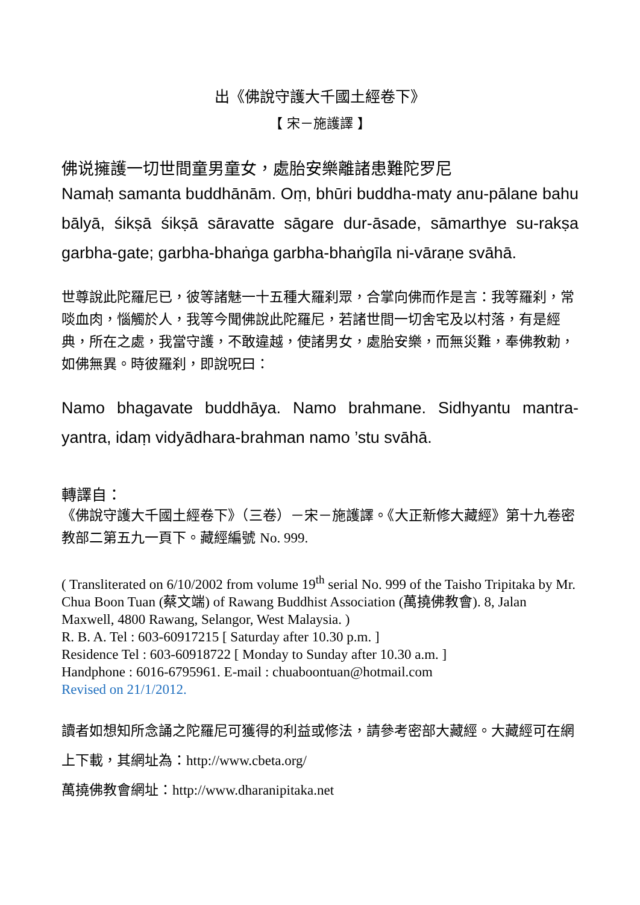出《佛說守護大千國土經卷下》
【 宋－施護譯 】
佛说擁護一切世間童男童女，處胎安樂離諸患難陀罗尼
Namaḥ samanta buddhānām. Oṃ, bhūri buddha-maty anu-pālane bahu bālyā, śikṣā śikṣā sāravatte sāgare dur-āsade, sāmarthye su-rakṣa garbha-gate; garbha-bhaṅga garbha-bhaṅgīla ni-vāraṇe svāhā.
世尊說此陀羅尼已，彼等諸魅一十五種大羅刹眾，合掌向佛而作是言：我等羅刹，常啖血肉，惱觸於人，我等今聞佛說此陀羅尼，若諸世間一切舍宅及以村落，有是經典，所在之處，我當守護，不敢違越，使諸男女，處胎安樂，而無災難，奉佛教勅，如佛無異。時彼羅刹，即說呪曰：
Namo bhagavate buddhāya. Namo brahmane. Sidhyantu mantra-yantra, idaṃ vidyādhara-brahman namo ’stu svāhā.
轉譯自：
《佛說守護大千國土經卷下》（三卷）－宋－施護譯。《大正新修大藏經》第十九卷密教部二第五九一頁下。藏經編號 No. 999.
( Transliterated on 6/10/2002 from volume 19<sup>th</sup> serial No. 999 of the Taisho Tripitaka by Mr. Chua Boon Tuan (蔡文端) of Rawang Buddhist Association (萬撓佛教會). 8, Jalan Maxwell, 4800 Rawang, Selangor, West Malaysia. )
R. B. A. Tel : 603-60917215 [ Saturday after 10.30 p.m. ]
Residence Tel : 603-60918722 [ Monday to Sunday after 10.30 a.m. ]
Handphone : 6016-6795961. E-mail : chuaboontuan@hotmail.com
Revised on 21/1/2012.
讀者如想知所念誦之陀羅尼可獲得的利益或修法，請參考密部大藏經。大藏經可在網上下載，其網址為：http://www.cbeta.org/
萬撓佛教會網址：http://www.dharanipitaka.net